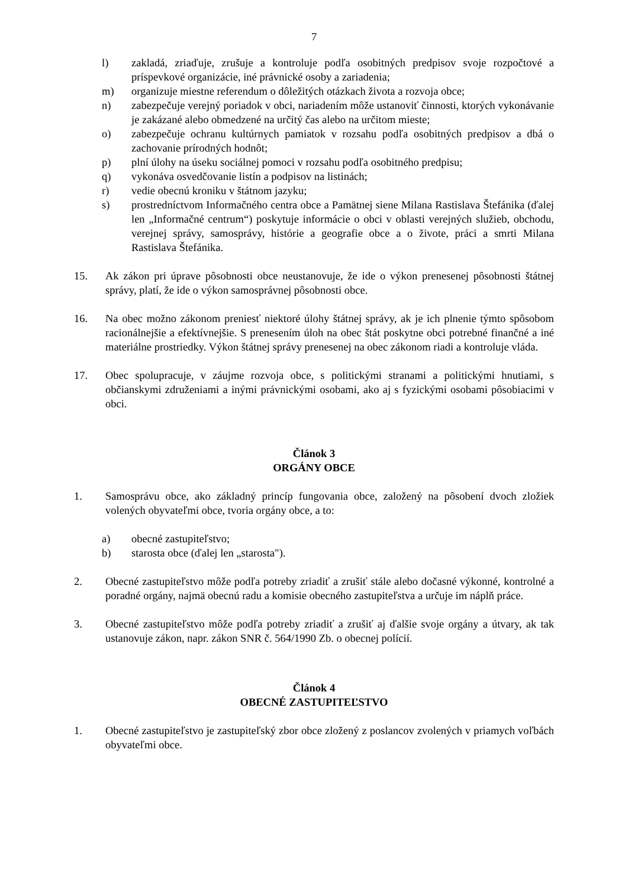7
l) zakladá, zriaďuje, zrušuje a kontroluje podľa osobitných predpisov svoje rozpočtové a príspevkové organizácie, iné právnické osoby a zariadenia;
m) organizuje miestne referendum o dôležitých otázkach života a rozvoja obce;
n) zabezpečuje verejný poriadok v obci, nariadením môže ustanoviť činnosti, ktorých vykonávanie je zakázané alebo obmedzené na určitý čas alebo na určitom mieste;
o) zabezpečuje ochranu kultúrnych pamiatok v rozsahu podľa osobitných predpisov a dbá o zachovanie prírodných hodnôt;
p) plní úlohy na úseku sociálnej pomoci v rozsahu podľa osobitného predpisu;
q) vykonáva osvedčovanie listín a podpisov na listinách;
r) vedie obecnú kroniku v štátnom jazyku;
s) prostredníctvom Informačného centra obce a Pamätnej siene Milana Rastislava Štefánika (ďalej len „Informačné centrum“) poskytuje informácie o obci v oblasti verejných služieb, obchodu, verejnej správy, samosprávy, histórie a geografie obce a o živote, práci a smrti Milana Rastislava Štefánika.
15. Ak zákon pri úprave pôsobnosti obce neustanovuje, že ide o výkon prenesenej pôsobnosti štátnej správy, platí, že ide o výkon samosprávnej pôsobnosti obce.
16. Na obec možno zákonom preniesť niektoré úlohy štátnej správy, ak je ich plnenie týmto spôsobom racionálnejšie a efektívnejšie. S prenesením úloh na obec štát poskytne obci potrebné finančné a iné materiálne prostriedky. Výkon štátnej správy prenesenej na obec zákonom riadi a kontroluje vláda.
17. Obec spolupracuje, v záujme rozvoja obce, s politickými stranami a politickými hnutiami, s občianskymi združeniami a inými právnickými osobami, ako aj s fyzickými osobami pôsobiacimi v obci.
Článok 3
ORGÁNY OBCE
1. Samosprávu obce, ako základný princíp fungovania obce, založený na pôsobení dvoch zložiek volených obyvateľmi obce, tvoria orgány obce, a to:
a) obecné zastupiteľstvo;
b) starosta obce (ďalej len „starosta").
2. Obecné zastupiteľstvo môže podľa potreby zriadiť a zrušiť stále alebo dočasné výkonné, kontrolné a poradné orgány, najmä obecnú radu a komisie obecného zastupiteľstva a určuje im náplň práce.
3. Obecné zastupiteľstvo môže podľa potreby zriadiť a zrušiť aj ďalšie svoje orgány a útvary, ak tak ustanovuje zákon, napr. zákon SNR č. 564/1990 Zb. o obecnej polícií.
Článok 4
OBECNÉ ZASTUPITEĽSTVO
1. Obecné zastupiteľstvo je zastupiteľský zbor obce zložený z poslancov zvolených v priamych voľbách obyvateľmi obce.